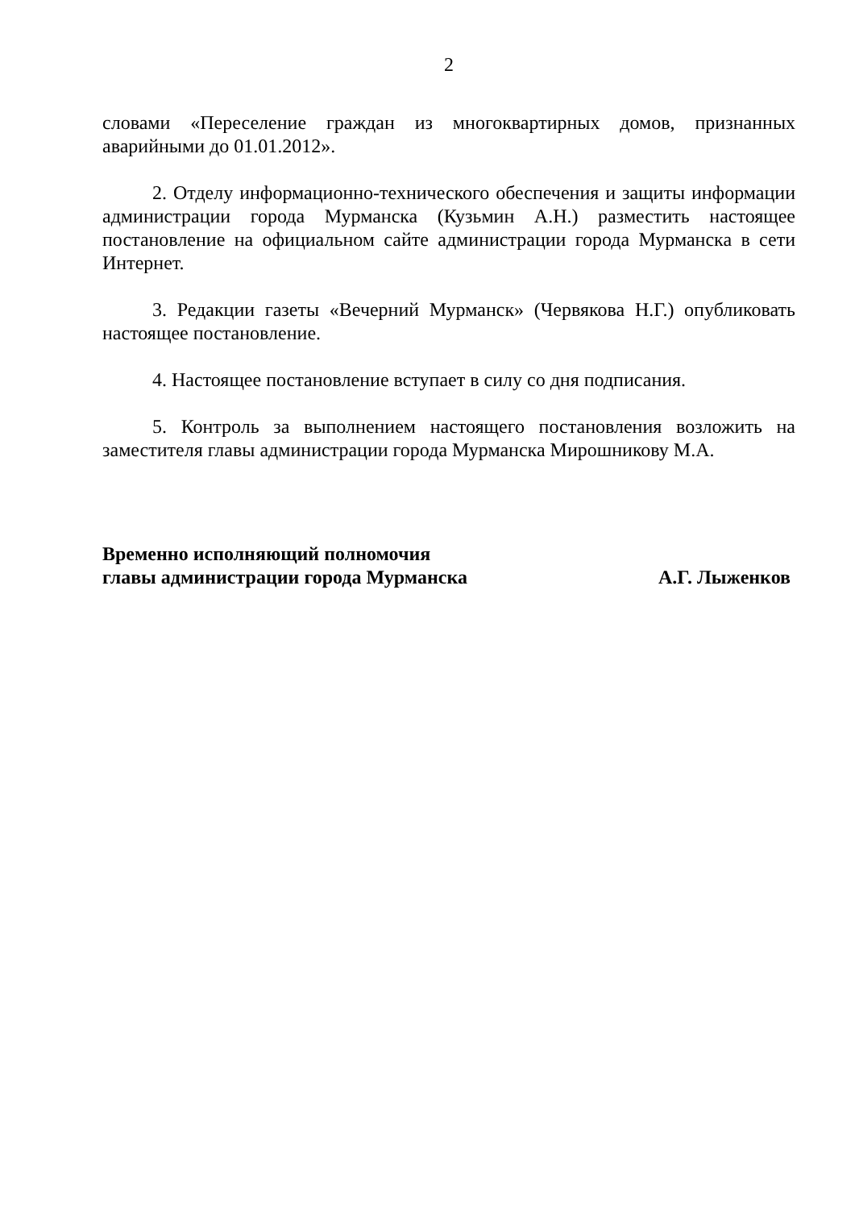2
словами «Переселение граждан из многоквартирных домов, признанных аварийными до 01.01.2012».
2. Отделу информационно-технического обеспечения и защиты информации администрации города Мурманска (Кузьмин А.Н.) разместить настоящее постановление на официальном сайте администрации города Мурманска в сети Интернет.
3. Редакции газеты «Вечерний Мурманск» (Червякова Н.Г.) опубликовать настоящее постановление.
4. Настоящее постановление вступает в силу со дня подписания.
5. Контроль за выполнением настоящего постановления возложить на заместителя главы администрации города Мурманска Мирошникову М.А.
Временно исполняющий полномочия
главы администрации города Мурманска
А.Г. Лыженков